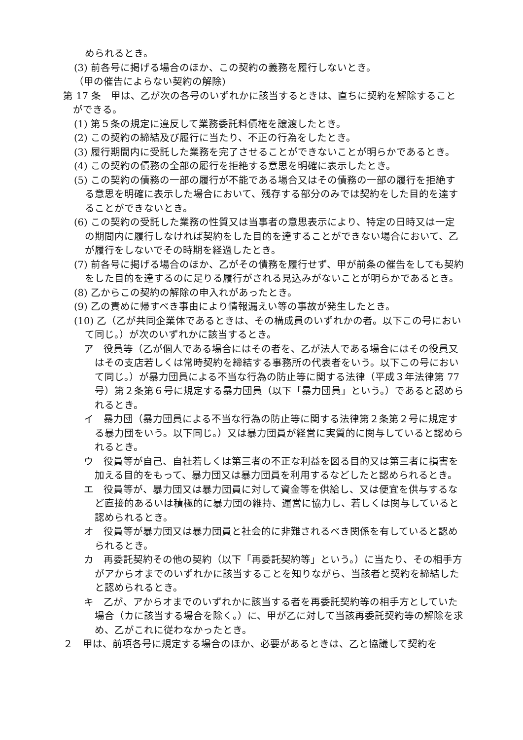められるとき。
(3) 前各号に掲げる場合のほか、この契約の義務を履行しないとき。
（甲の催告によらない契約の解除)
第 17 条　甲は、乙が次の各号のいずれかに該当するときは、直ちに契約を解除することができる。
(1) 第５条の規定に違反して業務委託料債権を譲渡したとき。
(2) この契約の締結及び履行に当たり、不正の行為をしたとき。
(3) 履行期間内に受託した業務を完了させることができないことが明らかであるとき。
(4) この契約の債務の全部の履行を拒絶する意思を明確に表示したとき。
(5) この契約の債務の一部の履行が不能である場合又はその債務の一部の履行を拒絶する意思を明確に表示した場合において、残存する部分のみでは契約をした目的を達することができないとき。
(6) この契約の受託した業務の性質又は当事者の意思表示により、特定の日時又は一定の期間内に履行しなければ契約をした目的を達することができない場合において、乙が履行をしないでその時期を経過したとき。
(7) 前各号に掲げる場合のほか、乙がその債務を履行せず、甲が前条の催告をしても契約をした目的を達するのに足りる履行がされる見込みがないことが明らかであるとき。
(8) 乙からこの契約の解除の申入れがあったとき。
(9) 乙の責めに帰すべき事由により情報漏えい等の事故が発生したとき。
(10) 乙（乙が共同企業体であるときは、その構成員のいずれかの者。以下この号において同じ。）が次のいずれかに該当するとき。
ア　役員等（乙が個人である場合にはその者を、乙が法人である場合にはその役員又はその支店若しくは常時契約を締結する事務所の代表者をいう。以下この号において同じ。）が暴力団員による不当な行為の防止等に関する法律（平成３年法律第 77 号）第２条第６号に規定する暴力団員（以下「暴力団員」という。）であると認められるとき。
イ　暴力団（暴力団員による不当な行為の防止等に関する法律第２条第２号に規定する暴力団をいう。以下同じ。）又は暴力団員が経営に実質的に関与していると認められるとき。
ウ　役員等が自己、自社若しくは第三者の不正な利益を図る目的又は第三者に損害を加える目的をもって、暴力団又は暴力団員を利用するなどしたと認められるとき。
エ　役員等が、暴力団又は暴力団員に対して資金等を供給し、又は便宜を供与するなど直接的あるいは積極的に暴力団の維持、運営に協力し、若しくは関与していると認められるとき。
オ　役員等が暴力団又は暴力団員と社会的に非難されるべき関係を有していると認められるとき。
カ　再委託契約その他の契約（以下「再委託契約等」という。）に当たり、その相手方がアからオまでのいずれかに該当することを知りながら、当該者と契約を締結したと認められるとき。
キ　乙が、アからオまでのいずれかに該当する者を再委託契約等の相手方としていた場合（カに該当する場合を除く。）に、甲が乙に対して当該再委託契約等の解除を求め、乙がこれに従わなかったとき。
２　甲は、前項各号に規定する場合のほか、必要があるときは、乙と協議して契約を